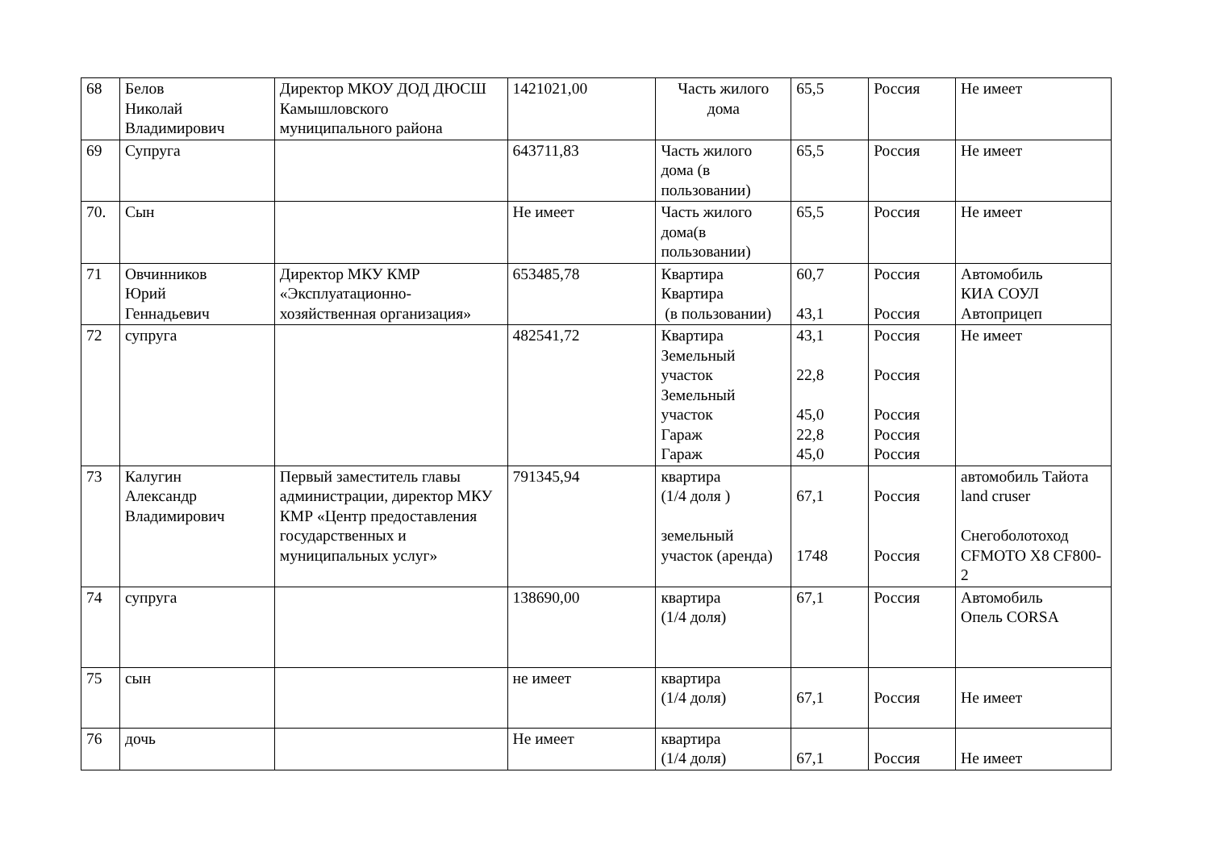| 68 | Белов Николай Владимирович | Директор МКОУ ДОД ДЮСШ Камышловского муниципального района | 1421021,00 | Часть жилого дома | 65,5 | Россия | Не имеет |
| 69 | Супруга | | 643711,83 | Часть жилого дома (в пользовании) | 65,5 | Россия | Не имеет |
| 70. | Сын | | Не имеет | Часть жилого дома(в пользовании) | 65,5 | Россия | Не имеет |
| 71 | Овчинников Юрий Геннадьевич | Директор МКУ КМР «Эксплуатационно-хозяйственная организация» | 653485,78 | Квартира Квартира (в пользовании) | 60,7 43,1 | Россия Россия | Автомобиль КИА СОУЛ Автоприцеп |
| 72 | супруга | | 482541,72 | Квартира Земельный участок Земельный участок Гараж Гараж | 43,1 22,8 45,0 22,8 45,0 | Россия Россия Россия Россия Россия | Не имеет |
| 73 | Калугин Александр Владимирович | Первый заместитель главы администрации, директор МКУ КМР «Центр предоставления государственных и муниципальных услуг» | 791345,94 | квартира (1/4 доля ) земельный участок (аренда) | 67,1 1748 | Россия Россия | автомобиль Тайота land cruser Снегоболотоход CFMOTO X8 CF800-2 |
| 74 | супруга | | 138690,00 | квартира (1/4 доля) | 67,1 | Россия | Автомобиль Опель CORSA |
| 75 | сын | | не имеет | квартира (1/4 доля) | 67,1 | Россия | Не имеет |
| 76 | дочь | | Не имеет | квартира (1/4 доля) | 67,1 | Россия | Не имеет |